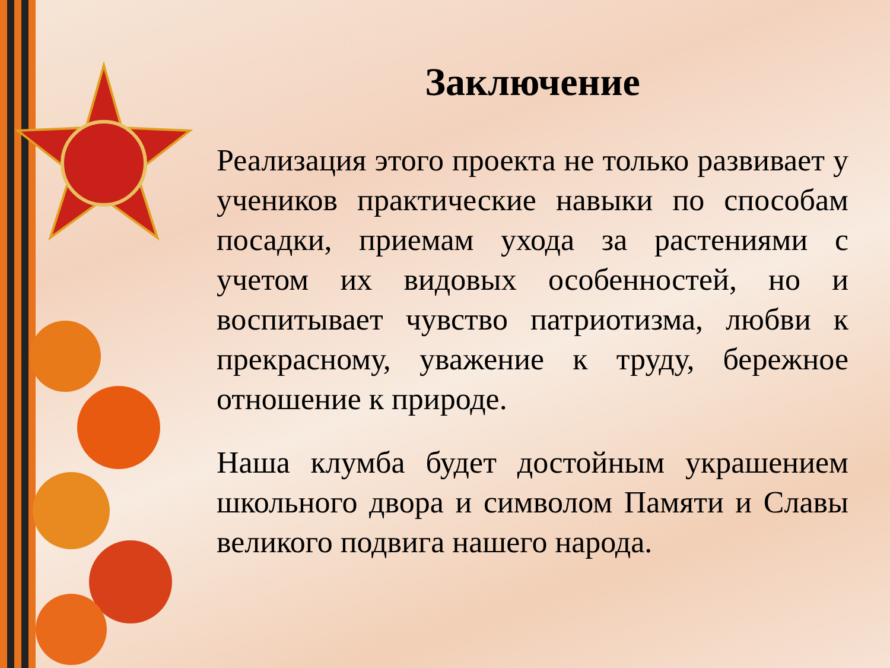Заключение
Реализация этого проекта не только развивает у учеников практические навыки по способам посадки, приемам ухода за растениями с учетом их видовых особенностей, но и воспитывает чувство патриотизма, любви к прекрасному, уважение к труду, бережное отношение к природе.
Наша клумба будет достойным украшением школьного двора и символом Памяти и Славы великого подвига нашего народа.